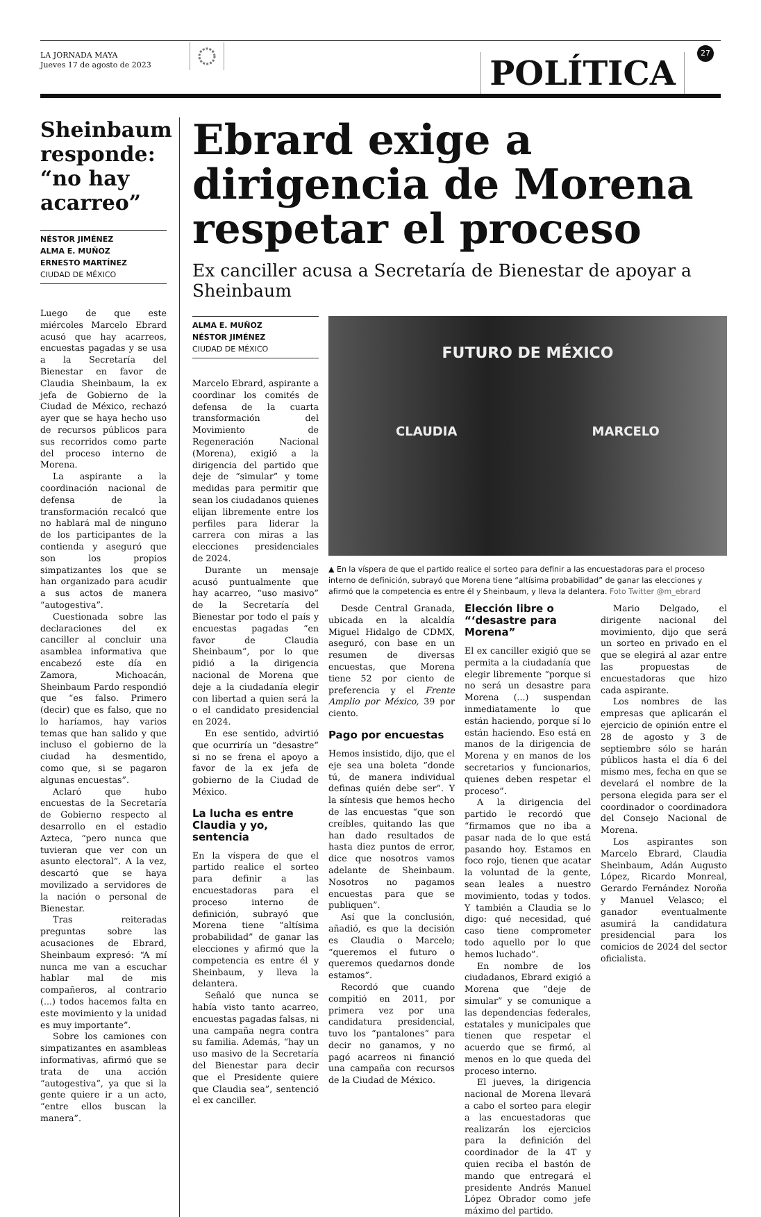LA JORNADA MAYA
Jueves 17 de agosto de 2023
POLÍTICA
27
Sheinbaum responde: “no hay acarreo”
NÉSTOR JIMÉNEZ
ALMA E. MUÑOZ
ERNESTO MARTÍNEZ
CIUDAD DE MÉXICO
Luego de que este miércoles Marcelo Ebrard acusó que hay acarreos, encuestas pagadas y se usa a la Secretaría del Bienestar en favor de Claudia Sheinbaum, la ex jefa de Gobierno de la Ciudad de México, rechazó ayer que se haya hecho uso de recursos públicos para sus recorridos como parte del proceso interno de Morena.
La aspirante a la coordinación nacional de defensa de la transformación recalcó que no hablará mal de ninguno de los participantes de la contienda y aseguró que son los propios simpatizantes los que se han organizado para acudir a sus actos de manera “autogestiva”.
Cuestionada sobre las declaraciones del ex canciller al concluir una asamblea informativa que encabezó este día en Zamora, Michoacán, Sheinbaum Pardo respondió que “es falso. Primero (decir) que es falso, que no lo haríamos, hay varios temas que han salido y que incluso el gobierno de la ciudad ha desmentido, como que, si se pagaron algunas encuestas”.
Aclaró que hubo encuestas de la Secretaría de Gobierno respecto al desarrollo en el estadio Azteca, “pero nunca que tuvieran que ver con un asunto electoral”. A la vez, descartó que se haya movilizado a servidores de la nación o personal de Bienestar.
Tras reiteradas preguntas sobre las acusaciones de Ebrard, Sheinbaum expresó: “A mí nunca me van a escuchar hablar mal de mis compañeros, al contrario (...) todos hacemos falta en este movimiento y la unidad es muy importante”.
Sobre los camiones con simpatizantes en asambleas informativas, afirmó que se trata de una acción “autogestiva”, ya que si la gente quiere ir a un acto, “entre ellos buscan la manera”.
Ebrard exige a dirigencia de Morena respetar el proceso
Ex canciller acusa a Secretaría de Bienestar de apoyar a Sheinbaum
ALMA E. MUÑOZ
NÉSTOR JIMÉNEZ
CIUDAD DE MÉXICO
Marcelo Ebrard, aspirante a coordinar los comités de defensa de la cuarta transformación del Movimiento de Regeneración Nacional (Morena), exigió a la dirigencia del partido que deje de “simular” y tome medidas para permitir que sean los ciudadanos quienes elijan libremente entre los perfiles para liderar la carrera con miras a las elecciones presidenciales de 2024.
Durante un mensaje acusó puntualmente que hay acarreo, “uso masivo” de la Secretaría del Bienestar por todo el país y encuestas pagadas “en favor de Claudia Sheinbaum”, por lo que pidió a la dirigencia nacional de Morena que deje a la ciudadanía elegir con libertad a quien será la o el candidato presidencial en 2024.
En ese sentido, advirtió que ocurriría un “desastre” si no se frena el apoyo a favor de la ex jefa de gobierno de la Ciudad de México.
La lucha es entre Claudia y yo, sentencia
En la víspera de que el partido realice el sorteo para definir a las encuestadoras para el proceso interno de definición, subrayó que Morena tiene “altísima probabilidad” de ganar las elecciones y afirmó que la competencia es entre él y Sheinbaum, y lleva la delantera.
Señaló que nunca se había visto tanto acarreo, encuestas pagadas falsas, ni una campaña negra contra su familia. Además, “hay un uso masivo de la Secretaría del Bienestar para decir que el Presidente quiere que Claudia sea”, sentenció el ex canciller.
FUTURO DE MÉXICO
CLAUDIA MARCELO
▲ En la víspera de que el partido realice el sorteo para definir a las encuestadoras para el proceso interno de definición, subrayó que Morena tiene “altísima probabilidad” de ganar las elecciones y afirmó que la competencia es entre él y Sheinbaum, y lleva la delantera. Foto Twitter @m_ebrard
Desde Central Granada, ubicada en la alcaldía Miguel Hidalgo de CDMX, aseguró, con base en un resumen de diversas encuestas, que Morena tiene 52 por ciento de preferencia y el Frente Amplio por México, 39 por ciento.
Pago por encuestas
Hemos insistido, dijo, que el eje sea una boleta “donde tú, de manera individual definas quién debe ser”. Y la síntesis que hemos hecho de las encuestas “que son creíbles, quitando las que han dado resultados de hasta diez puntos de error, dice que nosotros vamos adelante de Sheinbaum. Nosotros no pagamos encuestas para que se publiquen”.
Así que la conclusión, añadió, es que la decisión es Claudia o Marcelo; “queremos el futuro o queremos quedarnos donde estamos”.
Recordó que cuando compitió en 2011, por primera vez por una candidatura presidencial, tuvo los “pantalones” para decir no ganamos, y no pagó acarreos ni financió una campaña con recursos de la Ciudad de México.
Elección libre o “‘desastre para Morena”
El ex canciller exigió que se permita a la ciudadanía que elegir libremente “porque si no será un desastre para Morena (...) suspendan inmediatamente lo que están haciendo, porque sí lo están haciendo. Eso está en manos de la dirigencia de Morena y en manos de los secretarios y funcionarios, quienes deben respetar el proceso”.
A la dirigencia del partido le recordó que “firmamos que no iba a pasar nada de lo que está pasando hoy. Estamos en foco rojo, tienen que acatar la voluntad de la gente, sean leales a nuestro movimiento, todas y todos. Y también a Claudia se lo digo: qué necesidad, qué caso tiene comprometer todo aquello por lo que hemos luchado”.
En nombre de los ciudadanos, Ebrard exigió a Morena que “deje de simular” y se comunique a las dependencias federales, estatales y municipales que tienen que respetar el acuerdo que se firmó, al menos en lo que queda del proceso interno.
El jueves, la dirigencia nacional de Morena llevará a cabo el sorteo para elegir a las encuestadoras que realizarán los ejercicios para la definición del coordinador de la 4T y quien reciba el bastón de mando que entregará el presidente Andrés Manuel López Obrador como jefe máximo del partido.
Mario Delgado, el dirigente nacional del movimiento, dijo que será un sorteo en privado en el que se elegirá al azar entre las propuestas de encuestadoras que hizo cada aspirante.
Los nombres de las empresas que aplicarán el ejercicio de opinión entre el 28 de agosto y 3 de septiembre sólo se harán públicos hasta el día 6 del mismo mes, fecha en que se develará el nombre de la persona elegida para ser el coordinador o coordinadora del Consejo Nacional de Morena.
Los aspirantes son Marcelo Ebrard, Claudia Sheinbaum, Adán Augusto López, Ricardo Monreal, Gerardo Fernández Noroña y Manuel Velasco; el ganador eventualmente asumirá la candidatura presidencial para los comicios de 2024 del sector oficialista.